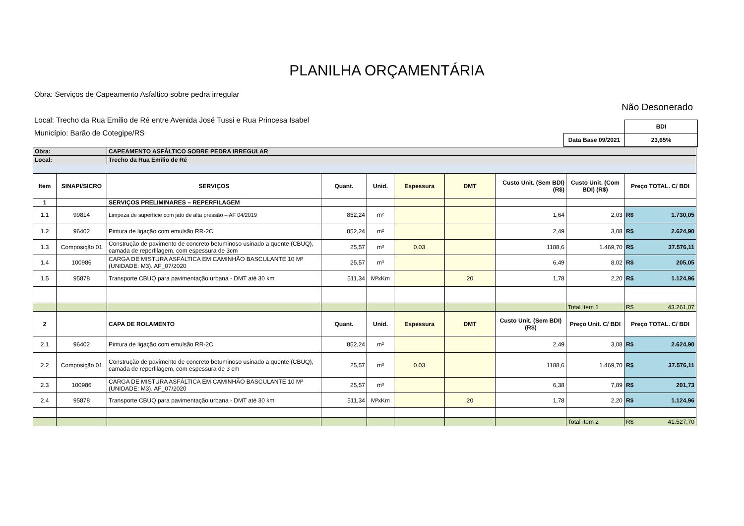PLANILHA ORÇAMENTÁRIA
Não Desonerado
Obra: Serviços de Capeamento Asfaltico sobre pedra irregular
Local: Trecho da Rua Emílio de Ré entre Avenida José Tussi e Rua Princesa Isabel
Município: Barão de Cotegipe/RS
| | BDI |
| Data Base 09/2021 | 23,65% |
| Obra: | | CAPEAMENTO ASFÁLTICO SOBRE PEDRA IRREGULAR | | | | | | | |
| Local: | | Trecho da Rua Emílio de Ré | | | | | | | |
| Item | SINAPI/SICRO | SERVIÇOS | Quant. | Unid. | Espessura | DMT | Custo Unit. (Sem BDI) (R$) | Custo Unit. (Com BDI) (R$) | Preço TOTAL. C/ BDI |
| 1 | | SERVIÇOS PRELIMINARES – REPERFILAGEM | | | | | | | |
| 1.1 | 99814 | Limpeza de superfície com jato de alta pressão – AF 04/2019 | 852,24 | m² | | | 1,64 | 2,03 | R$ 1.730,05 |
| 1.2 | 96402 | Pintura de ligação com emulsão RR-2C | 852,24 | m² | | | 2,49 | 3,08 | R$ 2.624,90 |
| 1.3 | Composição 01 | Construção de pavimento de concreto betuminoso usinado a quente (CBUQ), camada de reperfilagem, com espessura de 3cm | 25,57 | m³ | 0,03 | | 1188,6 | 1.469,70 | R$ 37.576,11 |
| 1.4 | 100986 | CARGA DE MISTURA ASFÁLTICA EM CAMINHÃO BASCULANTE 10 M³ (UNIDADE: M3). AF_07/2020 | 25,57 | m³ | | | 6,49 | 8,02 | R$ 205,05 |
| 1.5 | 95878 | Transporte CBUQ para pavimentação urbana - DMT até 30 km | 511,34 | M³xKm | | 20 | 1,78 | 2,20 | R$ 1.124,96 |
| | | | | | | | | Total Item 1 | R$ 43.261,07 |
| 2 | | CAPA DE ROLAMENTO | Quant. | Unid. | Espessura | DMT | Custo Unit. (Sem BDI) (R$) | Preço Unit. C/ BDI | Preço TOTAL. C/ BDI |
| 2.1 | 96402 | Pintura de ligação com emulsão RR-2C | 852,24 | m² | | | 2,49 | 3,08 | R$ 2.624,90 |
| 2.2 | Composição 01 | Construção de pavimento de concreto betuminoso usinado a quente (CBUQ), camada de reperfilagem, com espessura de 3 cm | 25,57 | m³ | 0,03 | | 1188,6 | 1.469,70 | R$ 37.576,11 |
| 2.3 | 100986 | CARGA DE MISTURA ASFÁLTICA EM CAMINHÃO BASCULANTE 10 M³ (UNIDADE: M3). AF_07/2020 | 25,57 | m³ | | | 6,38 | 7,89 | R$ 201,73 |
| 2.4 | 95878 | Transporte CBUQ para pavimentação urbana - DMT até 30 km | 511,34 | M³xKm | | 20 | 1,78 | 2,20 | R$ 1.124,96 |
| | | | | | | | | Total Item 2 | R$ 41.527,70 |